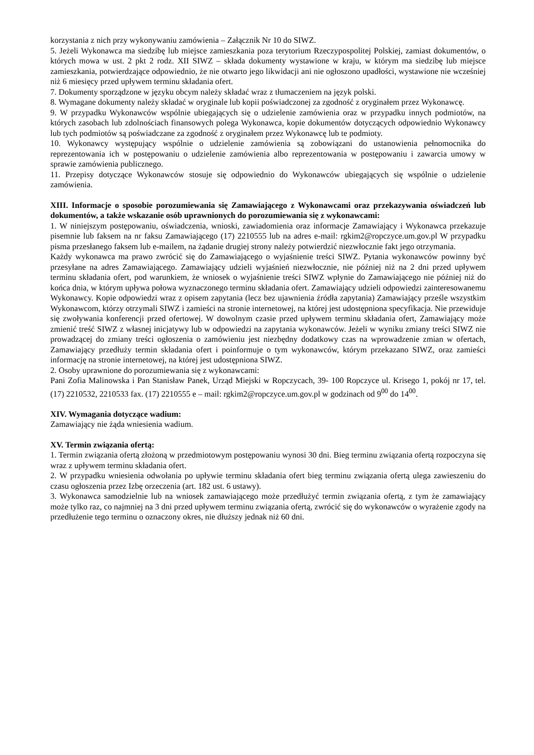korzystania z nich przy wykonywaniu zamówienia – Załącznik Nr 10 do SIWZ.
5. Jeżeli Wykonawca ma siedzibę lub miejsce zamieszkania poza terytorium Rzeczypospolitej Polskiej, zamiast dokumentów, o których mowa w ust. 2 pkt 2 rodz. XII SIWZ – składa dokumenty wystawione w kraju, w którym ma siedzibę lub miejsce zamieszkania, potwierdzające odpowiednio, że nie otwarto jego likwidacji ani nie ogłoszono upadłości, wystawione nie wcześniej niż 6 miesięcy przed upływem terminu składania ofert.
7. Dokumenty sporządzone w języku obcym należy składać wraz z tłumaczeniem na język polski.
8. Wymagane dokumenty należy składać w oryginale lub kopii poświadczonej za zgodność z oryginałem przez Wykonawcę.
9. W przypadku Wykonawców wspólnie ubiegających się o udzielenie zamówienia oraz w przypadku innych podmiotów, na których zasobach lub zdolnościach finansowych polega Wykonawca, kopie dokumentów dotyczących odpowiednio Wykonawcy lub tych podmiotów są poświadczane za zgodność z oryginałem przez Wykonawcę lub te podmioty.
10. Wykonawcy występujący wspólnie o udzielenie zamówienia są zobowiązani do ustanowienia pełnomocnika do reprezentowania ich w postępowaniu o udzielenie zamówienia albo reprezentowania w postępowaniu i zawarcia umowy w sprawie zamówienia publicznego.
11. Przepisy dotyczące Wykonawców stosuje się odpowiednio do Wykonawców ubiegających się wspólnie o udzielenie zamówienia.
XIII. Informacje o sposobie porozumiewania się Zamawiającego z Wykonawcami oraz przekazywania oświadczeń lub dokumentów, a także wskazanie osób uprawnionych do porozumiewania się z wykonawcami:
1. W niniejszym postępowaniu, oświadczenia, wnioski, zawiadomienia oraz informacje Zamawiający i Wykonawca przekazuje pisemnie lub faksem na nr faksu Zamawiającego (17) 2210555 lub na adres e-mail: rgkim2@ropczyce.um.gov.pl W przypadku pisma przesłanego faksem lub e-mailem, na żądanie drugiej strony należy potwierdzić niezwłocznie fakt jego otrzymania.
Każdy wykonawca ma prawo zwrócić się do Zamawiającego o wyjaśnienie treści SIWZ. Pytania wykonawców powinny być przesyłane na adres Zamawiającego. Zamawiający udzieli wyjaśnień niezwłocznie, nie później niż na 2 dni przed upływem terminu składania ofert, pod warunkiem, że wniosek o wyjaśnienie treści SIWZ wpłynie do Zamawiającego nie później niż do końca dnia, w którym upływa połowa wyznaczonego terminu składania ofert. Zamawiający udzieli odpowiedzi zainteresowanemu Wykonawcy. Kopie odpowiedzi wraz z opisem zapytania (lecz bez ujawnienia źródła zapytania) Zamawiający prześle wszystkim Wykonawcom, którzy otrzymali SIWZ i zamieści na stronie internetowej, na której jest udostępniona specyfikacja. Nie przewiduje się zwoływania konferencji przed ofertowej. W dowolnym czasie przed upływem terminu składania ofert, Zamawiający może zmienić treść SIWZ z własnej inicjatywy lub w odpowiedzi na zapytania wykonawców. Jeżeli w wyniku zmiany treści SIWZ nie prowadzącej do zmiany treści ogłoszenia o zamówieniu jest niezbędny dodatkowy czas na wprowadzenie zmian w ofertach, Zamawiający przedłuży termin składania ofert i poinformuje o tym wykonawców, którym przekazano SIWZ, oraz zamieści informację na stronie internetowej, na której jest udostępniona SIWZ.
2. Osoby uprawnione do porozumiewania się z wykonawcami:
Pani Zofia Malinowska i Pan Stanisław Panek, Urząd Miejski w Ropczycach, 39- 100 Ropczyce ul. Krisego 1, pokój nr 17, tel. (17) 2210532, 2210533 fax. (17) 2210555 e – mail: rgkim2@ropczyce.um.gov.pl w godzinach od 9<sup>00</sup> do 14<sup>00</sup>.
XIV. Wymagania dotyczące wadium:
Zamawiający nie żąda wniesienia wadium.
XV. Termin związania ofertą:
1. Termin związania ofertą złożoną w przedmiotowym postępowaniu wynosi 30 dni. Bieg terminu związania ofertą rozpoczyna się wraz z upływem terminu składania ofert.
2. W przypadku wniesienia odwołania po upływie terminu składania ofert bieg terminu związania ofertą ulega zawieszeniu do czasu ogłoszenia przez Izbę orzeczenia (art. 182 ust. 6 ustawy).
3. Wykonawca samodzielnie lub na wniosek zamawiającego może przedłużyć termin związania ofertą, z tym że zamawiający może tylko raz, co najmniej na 3 dni przed upływem terminu związania ofertą, zwrócić się do wykonawców o wyrażenie zgody na przedłużenie tego terminu o oznaczony okres, nie dłuższy jednak niż 60 dni.